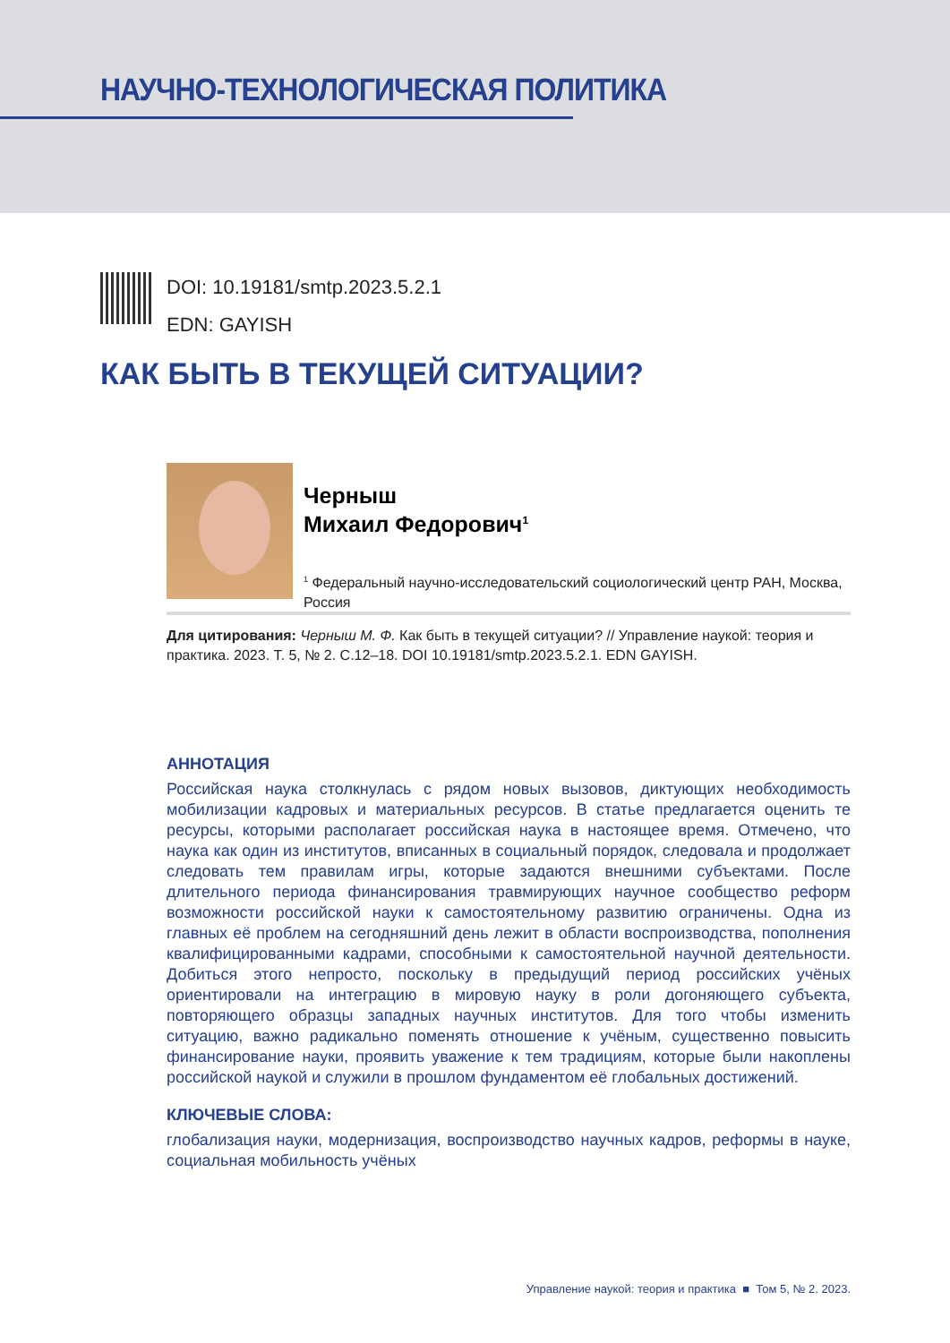НАУЧНО-ТЕХНОЛОГИЧЕСКАЯ ПОЛИТИКА
DOI: 10.19181/smtp.2023.5.2.1
EDN: GAYISH
КАК БЫТЬ В ТЕКУЩЕЙ СИТУАЦИИ?
Черныш
Михаил Федорович<sup>1</sup>
<sup>1</sup> Федеральный научно-исследовательский социологический центр РАН, Москва, Россия
Для цитирования: Черныш М. Ф. Как быть в текущей ситуации? // Управление наукой: теория и практика. 2023. Т. 5, № 2. С.12–18. DOI 10.19181/smtp.2023.5.2.1. EDN GAYISH.
АННОТАЦИЯ
Российская наука столкнулась с рядом новых вызовов, диктующих необходимость мобилизации кадровых и материальных ресурсов. В статье предлагается оценить те ресурсы, которыми располагает российская наука в настоящее время. Отмечено, что наука как один из институтов, вписанных в социальный порядок, следовала и продолжает следовать тем правилам игры, которые задаются внешними субъектами. После длительного периода финансирования травмирующих научное сообщество реформ возможности российской науки к самостоятельному развитию ограничены. Одна из главных её проблем на сегодняшний день лежит в области воспроизводства, пополнения квалифицированными кадрами, способными к самостоятельной научной деятельности. Добиться этого непросто, поскольку в предыдущий период российских учёных ориентировали на интеграцию в мировую науку в роли догоняющего субъекта, повторяющего образцы западных научных институтов. Для того чтобы изменить ситуацию, важно радикально поменять отношение к учёным, существенно повысить финансирование науки, проявить уважение к тем традициям, которые были накоплены российской наукой и служили в прошлом фундаментом её глобальных достижений.
КЛЮЧЕВЫЕ СЛОВА:
глобализация науки, модернизация, воспроизводство научных кадров, реформы в науке, социальная мобильность учёных
Управление наукой: теория и практика ■ Том 5, № 2. 2023.